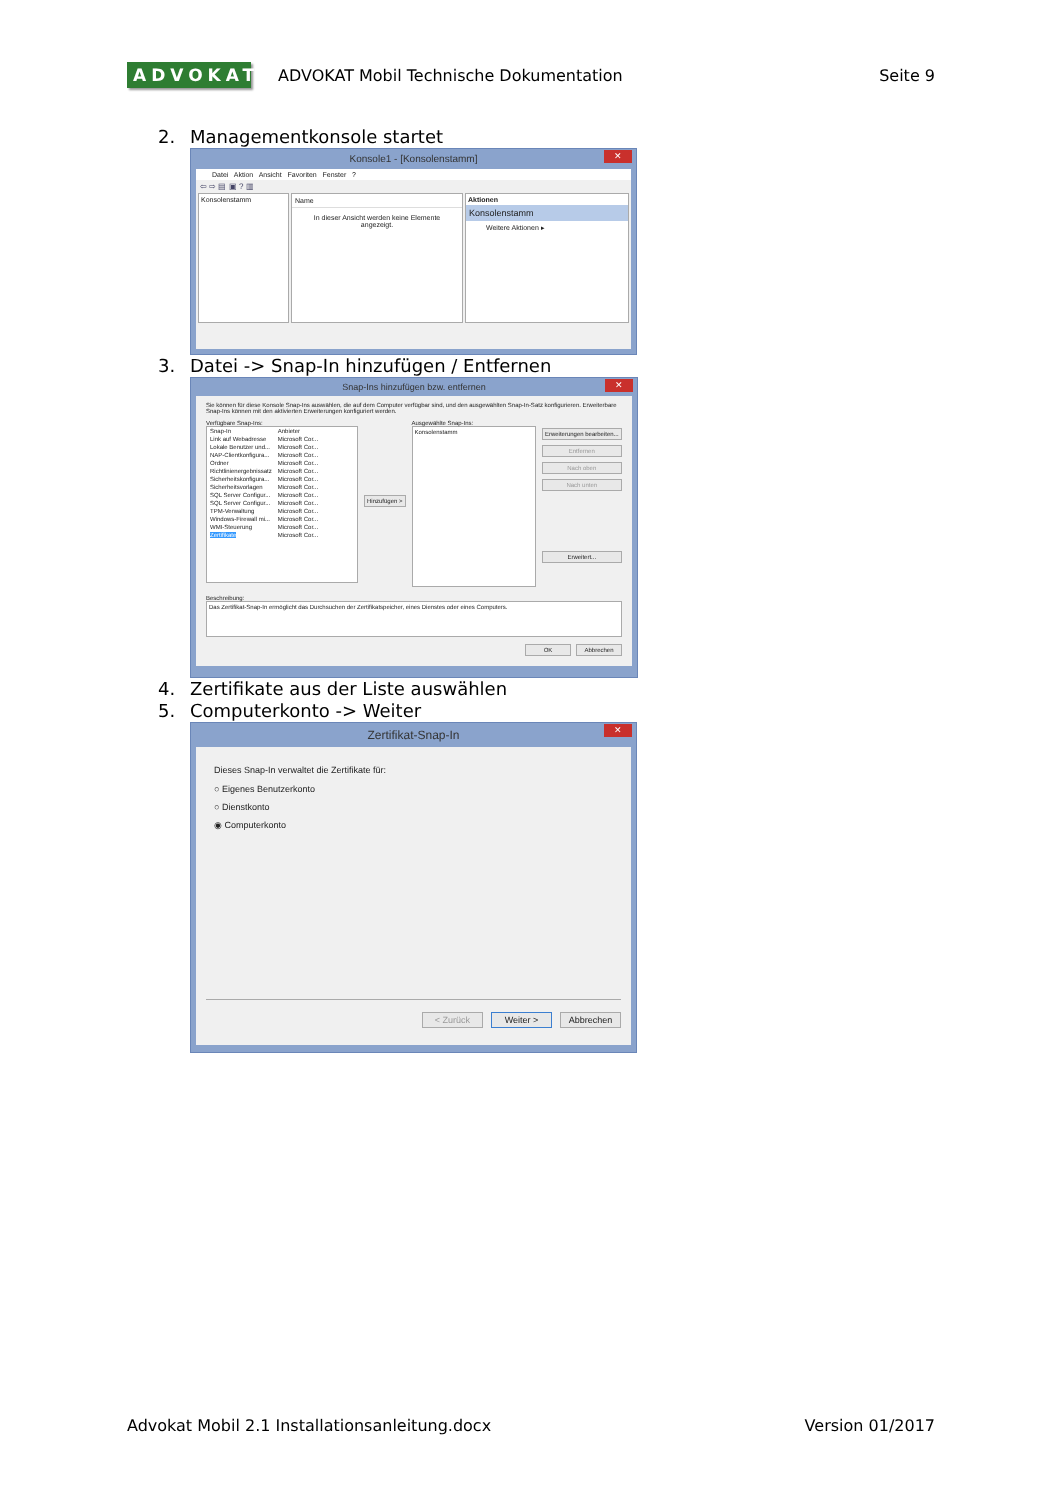ADVOKAT
ADVOKAT Mobil Technische Dokumentation
Seite 9
2. Managementkonsole startet
Konsole1 - [Konsolenstamm]
✕
Datei Aktion Ansicht Favoriten Fenster ?
⇦ ⇨ ▤ ▣ ? ▥
Konsolenstamm Name
In dieser Ansicht werden keine Elemente angezeigt.
Aktionen
Konsolenstamm
Weitere Aktionen ▸
3. Datei -> Snap-In hinzufügen / Entfernen
Snap-Ins hinzufügen bzw. entfernen
✕
Sie können für diese Konsole Snap-Ins auswählen, die auf dem Computer verfügbar sind, und den ausgewählten Snap-In-Satz konfigurieren. Erweiterbare Snap-Ins können mit den aktivierten Erweiterungen konfiguriert werden.
Verfügbare Snap-Ins:
| Snap-In | Anbieter |
| --- | --- |
| Link auf Webadresse | Microsoft Cor... |
| Lokale Benutzer und... | Microsoft Cor... |
| NAP-Clientkonfigura... | Microsoft Cor... |
| Ordner | Microsoft Cor... |
| Richtlinienergebnissatz | Microsoft Cor... |
| Sicherheitskonfigura... | Microsoft Cor... |
| Sicherheitsvorlagen | Microsoft Cor... |
| SQL Server Configur... | Microsoft Cor... |
| SQL Server Configur... | Microsoft Cor... |
| TPM-Verwaltung | Microsoft Cor... |
| Windows-Firewall mi... | Microsoft Cor... |
| WMI-Steuerung | Microsoft Cor... |
| Zertifikate | Microsoft Cor... |
Hinzufügen >
Ausgewählte Snap-Ins:
Konsolenstamm
Erweiterungen bearbeiten...
Entfernen
Nach oben
Nach unten
Erweitert...
Beschreibung:
Das Zertifikat-Snap-In ermöglicht das Durchsuchen der Zertifikatspeicher, eines Dienstes oder eines Computers.
OK Abbrechen
4. Zertifikate aus der Liste auswählen
5. Computerkonto -> Weiter
Zertifikat-Snap-In
✕
Dieses Snap-In verwaltet die Zertifikate für:
○ Eigenes Benutzerkonto
○ Dienstkonto
◉ Computerkonto
< Zurück Weiter > Abbrechen
Advokat Mobil 2.1 Installationsanleitung.docx
Version 01/2017